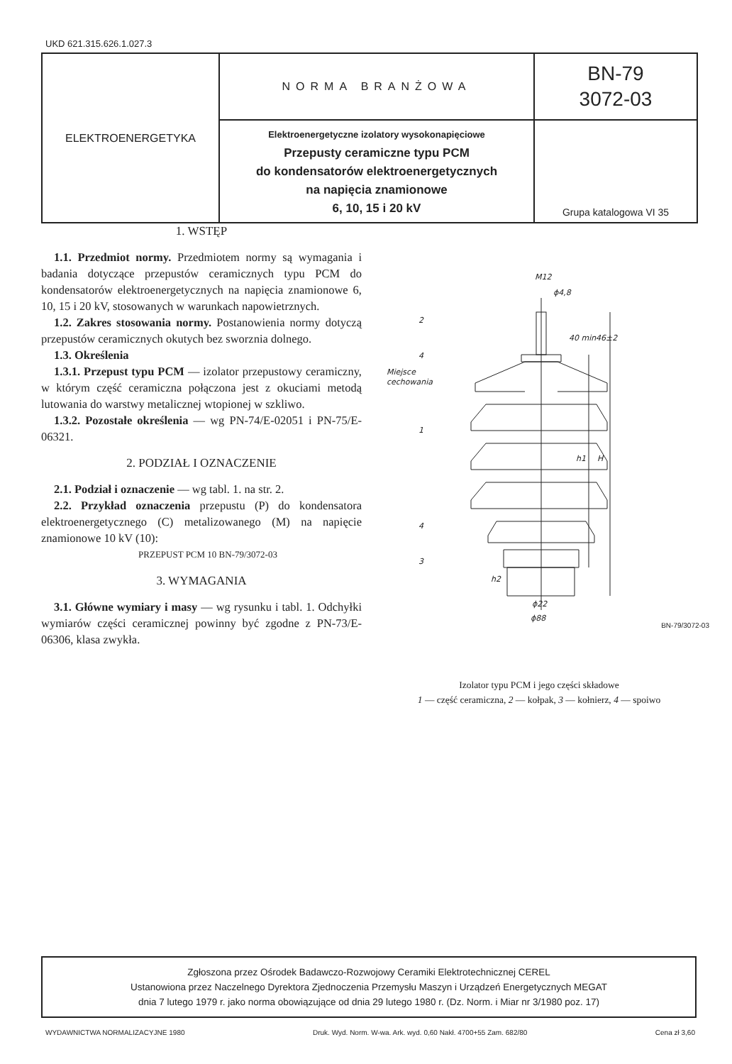UKD 621.315.626.1.027.3
| ELEKTROENERGETYKA | NORMA BRANŻOWA | BN-79 3072-03 |
| | Elektroenergetyczne izolatory wysokonapięciowe Przepusty ceramiczne typu PCM do kondensatorów elektroenergetycznych na napięcia znamionowe 6, 10, 15 i 20 kV | Grupa katalogowa VI 35 |
1. WSTĘP
1.1. Przedmiot normy. Przedmiotem normy są wymagania i badania dotyczące przepustów ceramicznych typu PCM do kondensatorów elektroenergetycznych na napięcia znamionowe 6, 10, 15 i 20 kV, stosowanych w warunkach napowietrznych.
1.2. Zakres stosowania normy. Postanowienia normy dotyczą przepustów ceramicznych okutych bez sworznia dolnego.
1.3. Określenia
1.3.1. Przepust typu PCM — izolator przepustowy ceramiczny, w którym część ceramiczna połączona jest z okuciami metodą lutowania do warstwy metalicznej wtopionej w szkliwo.
1.3.2. Pozostałe określenia — wg PN-74/E-02051 i PN-75/E-06321.
2. PODZIAŁ I OZNACZENIE
2.1. Podział i oznaczenie — wg tabl. 1. na str. 2.
2.2. Przykład oznaczenia przepustu (P) do kondensatora elektroenergetycznego (C) metalizowanego (M) na napięcie znamionowe 10 kV (10):
PRZEPUST PCM 10 BN-79/3072-03
3. WYMAGANIA
3.1. Główne wymiary i masy — wg rysunku i tabl. 1. Odchyłki wymiarów części ceramicznej powinny być zgodne z PN-73/E-06306, klasa zwykła.
M12
ϕ4,8
2
4
Miejsce
cechowania
1
4
3
40 min
46±2
h1
H
h2
ϕ22
ϕ88
BN-79/3072-03
Izolator typu PCM i jego części składowe
1 — część ceramiczna, 2 — kołpak, 3 — kołnierz, 4 — spoiwo
Zgłoszona przez Ośrodek Badawczo-Rozwojowy Ceramiki Elektrotechnicznej CEREL
Ustanowiona przez Naczelnego Dyrektora Zjednoczenia Przemysłu Maszyn i Urządzeń Energetycznych MEGAT
dnia 7 lutego 1979 r. jako norma obowiązujące od dnia 29 lutego 1980 r. (Dz. Norm. i Miar nr 3/1980 poz. 17)
WYDAWNICTWA NORMALIZACYJNE 1980 Druk. Wyd. Norm. W-wa. Ark. wyd. 0,60 Nakł. 4700+55 Zam. 682/80 Cena zł 3,60